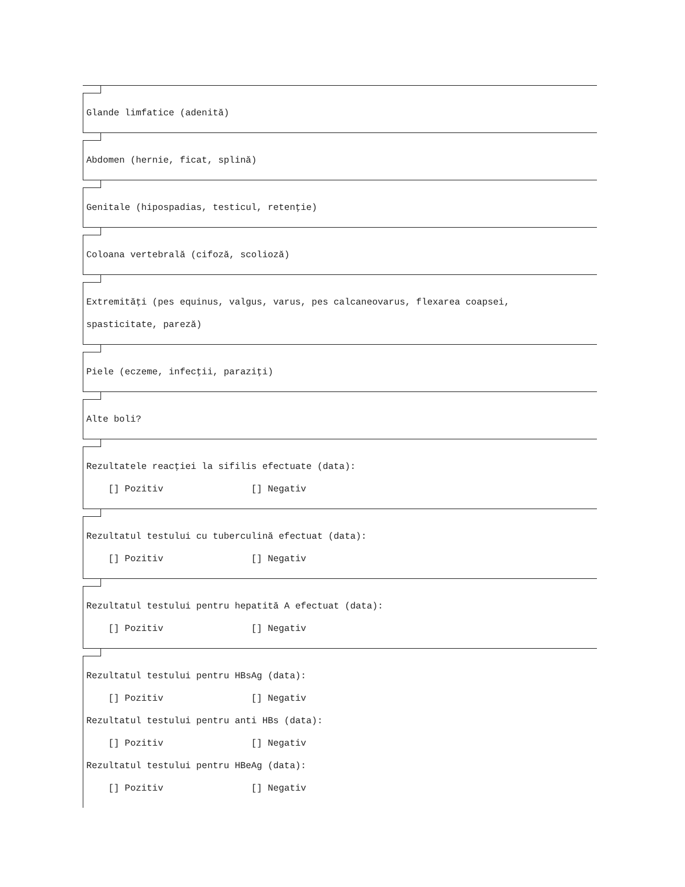Glande limfatice (adenită)
Abdomen (hernie, ficat, splină)
Genitale (hipospadias, testicul, retenţie)
Coloana vertebrală (cifoză, scolioză)
Extremităţi (pes equinus, valgus, varus, pes calcaneovarus, flexarea coapsei, spasticitate, pareză)
Piele (eczeme, infecţii, paraziţi)
Alte boli?
Rezultatele reacţiei la sifilis efectuate (data): [] Pozitiv [] Negativ
Rezultatul testului cu tuberculină efectuat (data): [] Pozitiv [] Negativ
Rezultatul testului pentru hepatită A efectuat (data): [] Pozitiv [] Negativ
Rezultatul testului pentru HBsAg (data): [] Pozitiv [] Negativ Rezultatul testului pentru anti HBs (data): [] Pozitiv [] Negativ Rezultatul testului pentru HBeAg (data): [] Pozitiv [] Negativ